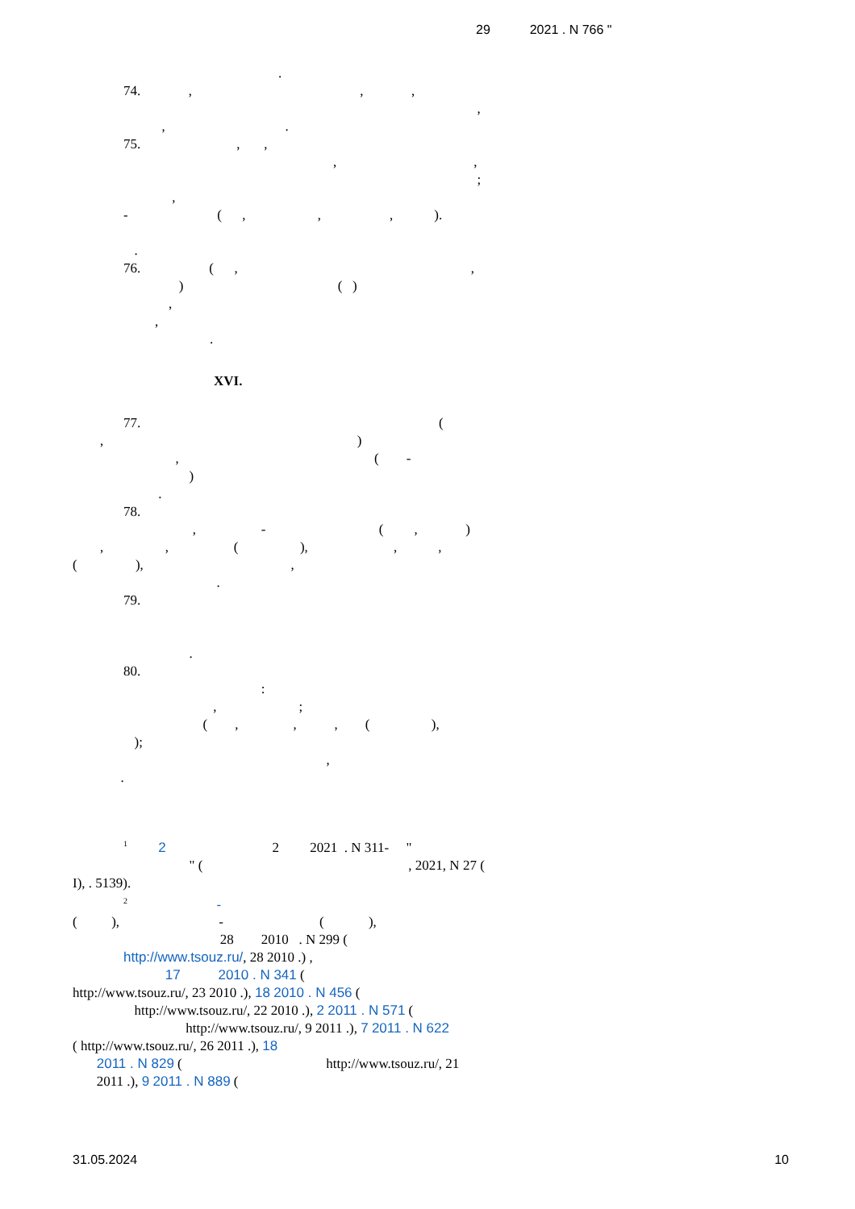29 2021 . N 766 "
.
74. , , ,
,
, .
75. , ,
, ,
;
,
- ( , , , ).
.
76. ( , ,
) ( )
,
,
.
XVI.
77. (
, )
, ( -
)
.
78.
, - ( , )
, , ( ), , ,
( ), ,
.
79.
.
80.
:
, ;
( , , , ( ),
);
,
.
<sup>1</sup> 2 2 2021 . N 311- "
" ( , 2021, N 27 (
I), . 5139).
<sup>2</sup> -
( ), - ( ),
28 2010 . N 299 (
http://www.tsouz.ru/, 28 2010 .) ,
17 2010 . N 341 (
http://www.tsouz.ru/, 23 2010 .), 18 2010 . N 456 (
http://www.tsouz.ru/, 22 2010 .), 2 2011 . N 571 (
http://www.tsouz.ru/, 9 2011 .), 7 2011 . N 622
( http://www.tsouz.ru/, 26 2011 .), 18
2011 . N 829 ( http://www.tsouz.ru/, 21
2011 .), 9 2011 . N 889 (
31.05.2024 10